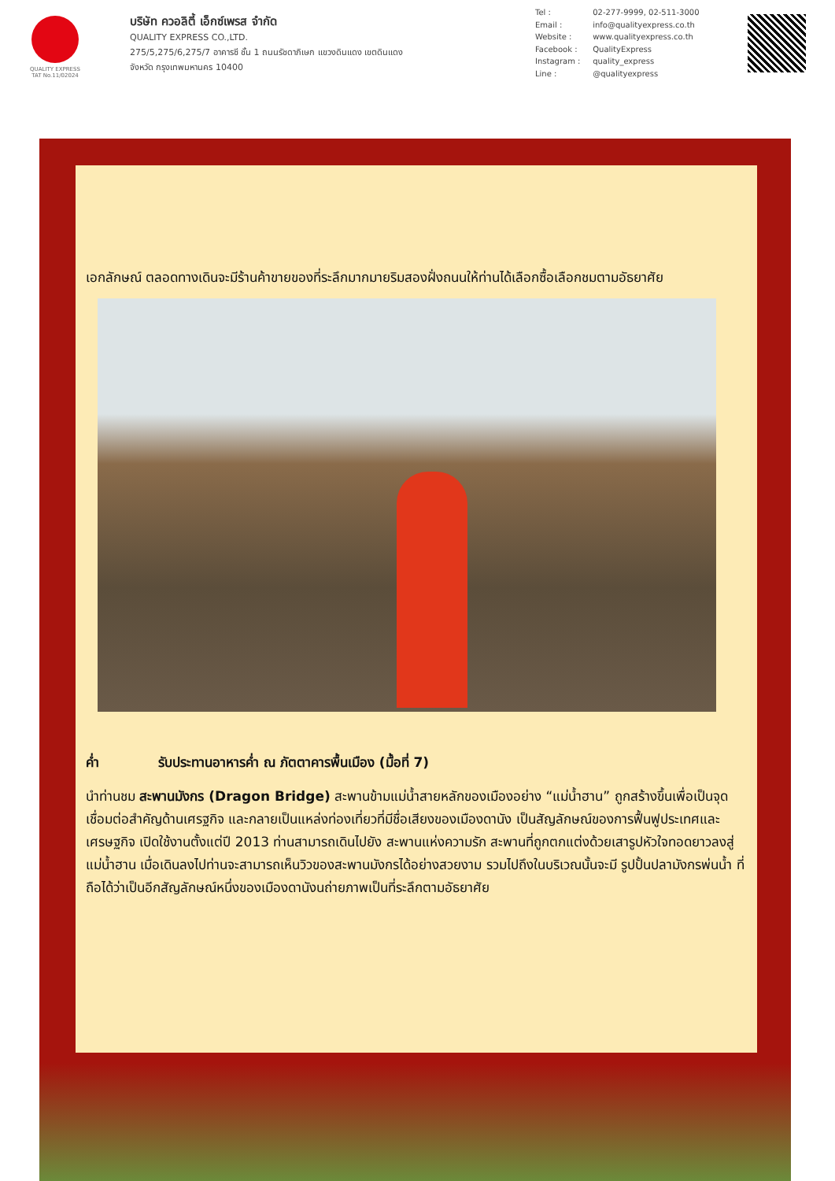QUALITY EXPRESS
TAT No.11/02024
บริษัท ควอลิตี้ เอ็กซ์เพรส จำกัด
QUALITY EXPRESS CO.,LTD.
275/5,275/6,275/7 อาคารซี ชั้น 1 ถนนรัชดาภิเษก แขวงดินแดง เขตดินแดง
จังหวัด กรุงเทพมหานคร 10400
Tel : 02-277-9999, 02-511-3000
Email : info@qualityexpress.co.th
Website : www.qualityexpress.co.th
Facebook : QualityExpress
Instagram : quality_express
Line : @qualityexpress
เอกลักษณ์ ตลอดทางเดินจะมีร้านค้าขายของที่ระลึกมากมายริมสองฝั่งถนนให้ท่านได้เลือกซื้อเลือกชมตามอัธยาศัย
ค่ำ รับประทานอาหารค่ำ ณ ภัตตาคารพื้นเมือง (มื้อที่ 7)
นำท่านชม สะพานมังกร (Dragon Bridge) สะพานข้ามแม่น้ำสายหลักของเมืองอย่าง “แม่น้ำฮาน” ถูกสร้างขึ้นเพื่อเป็นจุดเชื่อมต่อสำคัญด้านเศรฐกิจ และกลายเป็นแหล่งท่องเที่ยวที่มีชื่อเสียงของเมืองดานัง เป็นสัญลักษณ์ของการฟื้นฟูประเทศและเศรษฐกิจ เปิดใช้งานตั้งแต่ปี 2013 ท่านสามารถเดินไปยัง สะพานแห่งความรัก สะพานที่ถูกตกแต่งด้วยเสารูปหัวใจทอดยาวลงสู่แม่น้ำฮาน เมื่อเดินลงไปท่านจะสามารถเห็นวิวของสะพานมังกรได้อย่างสวยงาม รวมไปถึงในบริเวณนั้นจะมี รูปปั้นปลามังกรพ่นน้ำ ที่ถือได้ว่าเป็นอีกสัญลักษณ์หนึ่งของเมืองดานังนถ่ายภาพเป็นที่ระลึกตามอัธยาศัย